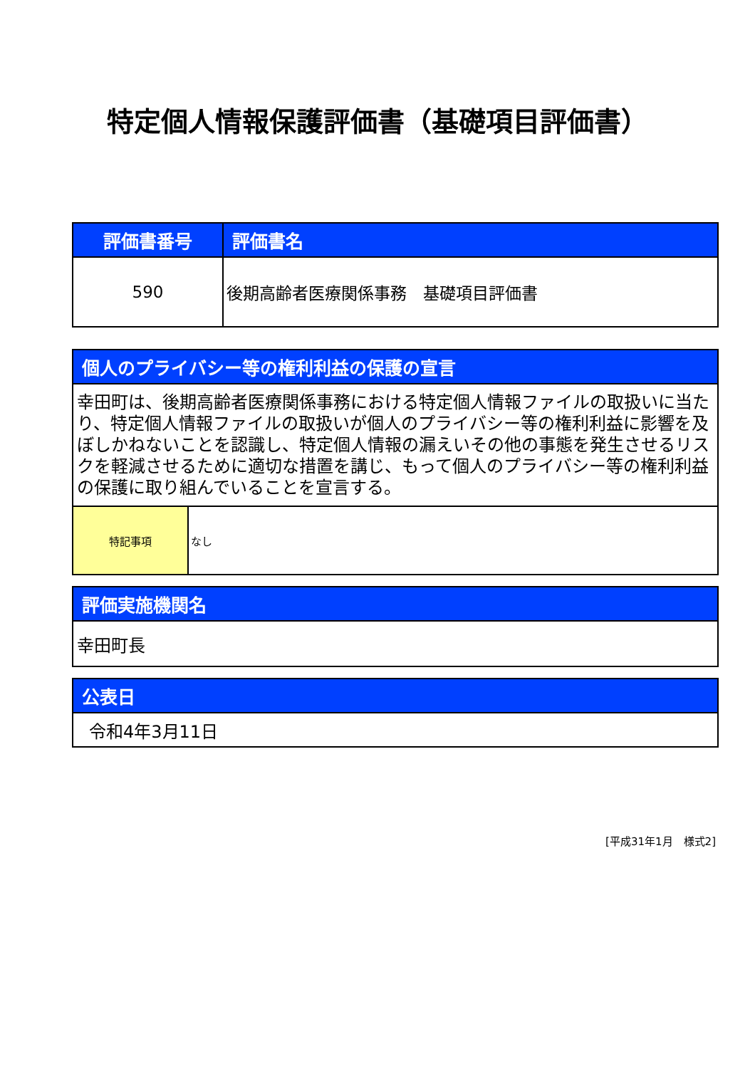特定個人情報保護評価書（基礎項目評価書）
| 評価書番号 | 評価書名 |
| --- | --- |
| 590 | 後期高齢者医療関係事務 基礎項目評価書 |
| 個人のプライバシー等の権利利益の保護の宣言 | |
| --- | --- |
| 幸田町は、後期高齢者医療関係事務における特定個人情報ファイルの取扱いに当たり、特定個人情報ファイルの取扱いが個人のプライバシー等の権利利益に影響を及ぼしかねないことを認識し、特定個人情報の漏えいその他の事態を発生させるリスクを軽減させるために適切な措置を講じ、もって個人のプライバシー等の権利利益の保護に取り組んでいることを宣言する。 | |
| 特記事項 | なし |
| 評価実施機関名 |
| --- |
| 幸田町長 |
| 公表日 |
| --- |
| 令和4年3月11日 |
[平成31年1月　様式2]